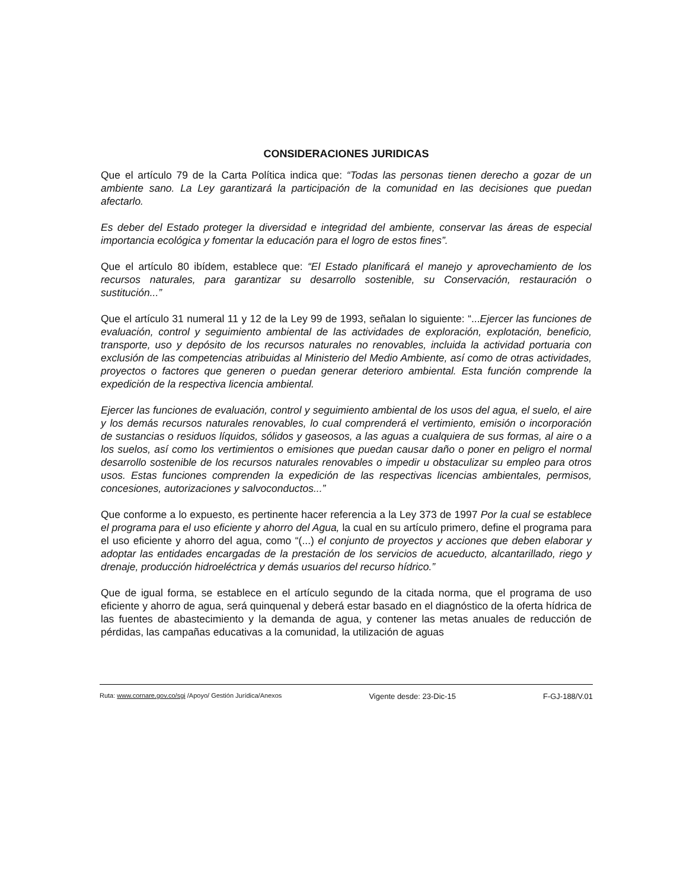CONSIDERACIONES JURIDICAS
Que el artículo 79 de la Carta Política indica que: “Todas las personas tienen derecho a gozar de un ambiente sano. La Ley garantizará la participación de la comunidad en las decisiones que puedan afectarlo.
Es deber del Estado proteger la diversidad e integridad del ambiente, conservar las áreas de especial importancia ecológica y fomentar la educación para el logro de estos fines”.
Que el artículo 80 ibídem, establece que: “El Estado planificará el manejo y aprovechamiento de los recursos naturales, para garantizar su desarrollo sostenible, su Conservación, restauración o sustitución...”
Que el artículo 31 numeral 11 y 12 de la Ley 99 de 1993, señalan lo siguiente: “...Ejercer las funciones de evaluación, control y seguimiento ambiental de las actividades de exploración, explotación, beneficio, transporte, uso y depósito de los recursos naturales no renovables, incluida la actividad portuaria con exclusión de las competencias atribuidas al Ministerio del Medio Ambiente, así como de otras actividades, proyectos o factores que generen o puedan generar deterioro ambiental. Esta función comprende la expedición de la respectiva licencia ambiental.
Ejercer las funciones de evaluación, control y seguimiento ambiental de los usos del agua, el suelo, el aire y los demás recursos naturales renovables, lo cual comprenderá el vertimiento, emisión o incorporación de sustancias o residuos líquidos, sólidos y gaseosos, a las aguas a cualquiera de sus formas, al aire o a los suelos, así como los vertimientos o emisiones que puedan causar daño o poner en peligro el normal desarrollo sostenible de los recursos naturales renovables o impedir u obstaculizar su empleo para otros usos. Estas funciones comprenden la expedición de las respectivas licencias ambientales, permisos, concesiones, autorizaciones y salvoconductos...”
Que conforme a lo expuesto, es pertinente hacer referencia a la Ley 373 de 1997 Por la cual se establece el programa para el uso eficiente y ahorro del Agua, la cual en su artículo primero, define el programa para el uso eficiente y ahorro del agua, como “(...) el conjunto de proyectos y acciones que deben elaborar y adoptar las entidades encargadas de la prestación de los servicios de acueducto, alcantarillado, riego y drenaje, producción hidroeléctrica y demás usuarios del recurso hídrico.”
Que de igual forma, se establece en el artículo segundo de la citada norma, que el programa de uso eficiente y ahorro de agua, será quinquenal y deberá estar basado en el diagnóstico de la oferta hídrica de las fuentes de abastecimiento y la demanda de agua, y contener las metas anuales de reducción de pérdidas, las campañas educativas a la comunidad, la utilización de aguas
Ruta: www.cornare.gov.co/sgi /Apoyo/ Gestión Jurídica/Anexos Vigente desde: 23-Dic-15 F-GJ-188/V.01